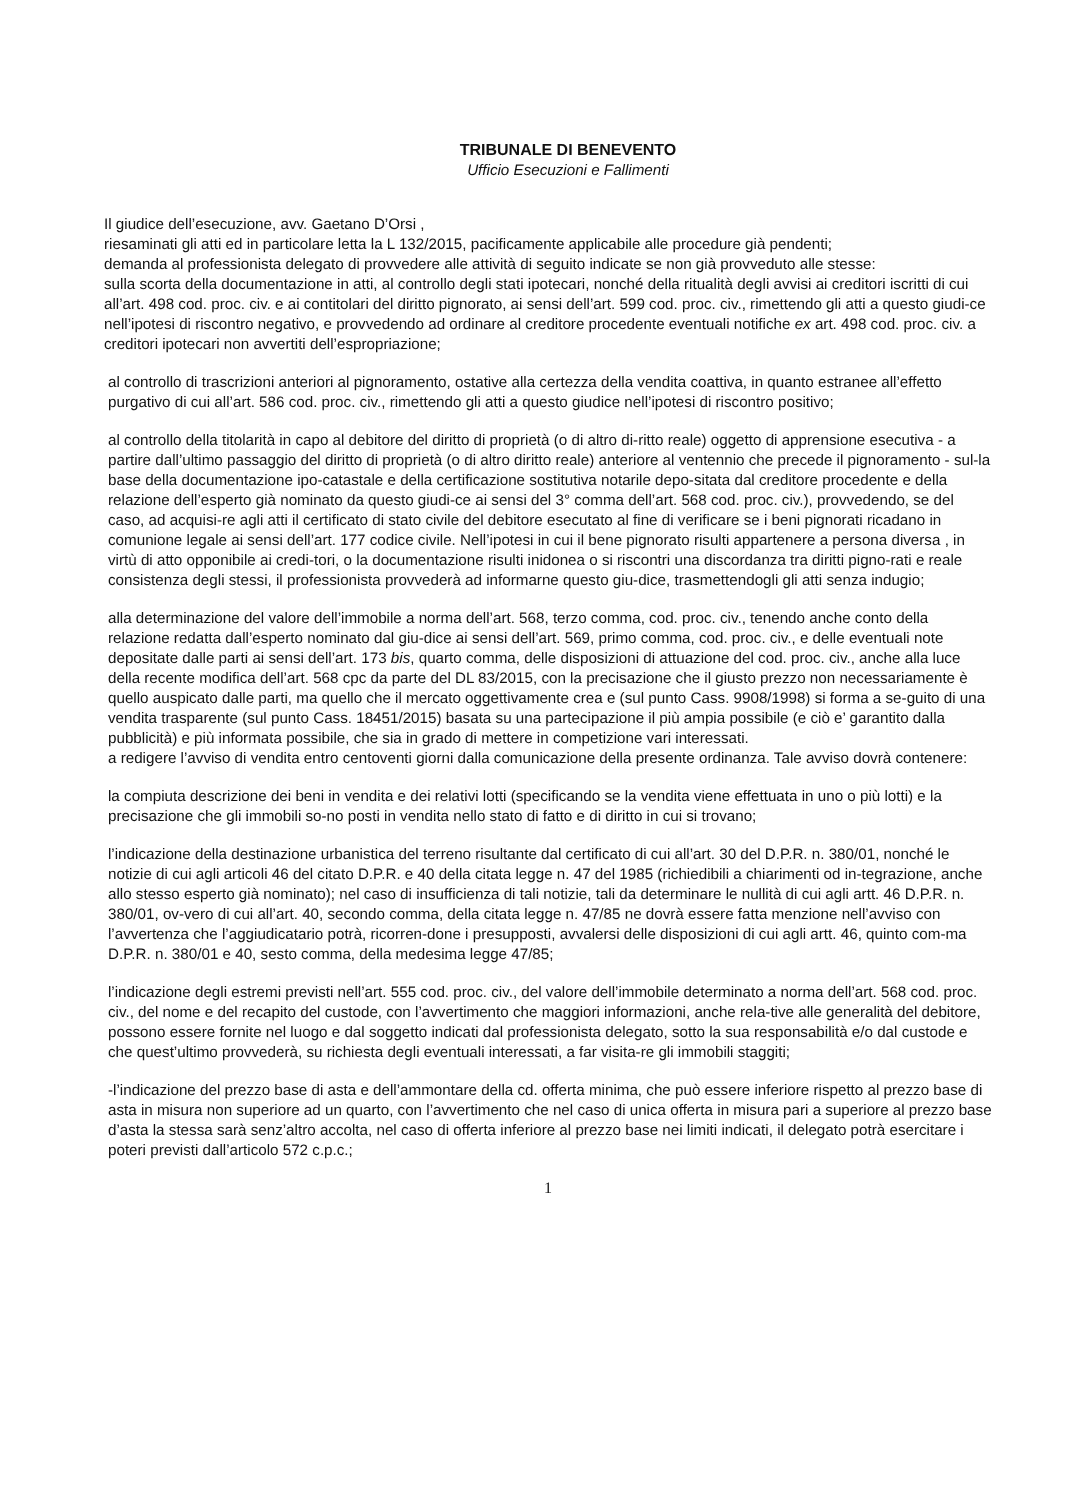TRIBUNALE DI BENEVENTO
Ufficio Esecuzioni e Fallimenti
Il giudice dell’esecuzione, avv. Gaetano D’Orsi ,
riesaminati gli atti ed in particolare letta la L 132/2015, pacificamente applicabile alle procedure già pendenti;
demanda al professionista delegato di provvedere alle attività di seguito indicate se non già provveduto alle stesse:
sulla scorta della documentazione in atti, al controllo degli stati ipotecari, nonché della ritualità degli avvisi ai creditori iscritti di cui all’art. 498 cod. proc. civ. e ai contitolari del diritto pignorato, ai sensi dell’art. 599 cod. proc. civ., rimettendo gli atti a questo giudi-ce nell’ipotesi di riscontro negativo, e provvedendo ad ordinare al creditore procedente eventuali notifiche ex art. 498 cod. proc. civ. a creditori ipotecari non avvertiti dell’espropriazione;
al controllo di trascrizioni anteriori al pignoramento, ostative alla certezza della vendita coattiva, in quanto estranee all’effetto purgativo di cui all’art. 586 cod. proc. civ., rimettendo gli atti a questo giudice nell’ipotesi di riscontro positivo;
al controllo della titolarità in capo al debitore del diritto di proprietà (o di altro di-ritto reale) oggetto di apprensione esecutiva - a partire dall’ultimo passaggio del diritto di proprietà (o di altro diritto reale) anteriore al ventennio che precede il pignoramento - sul-la base della documentazione ipo-catastale e della certificazione sostitutiva notarile depo-sitata dal creditore procedente e della relazione dell’esperto già nominato da questo giudi-ce ai sensi del 3° comma dell’art. 568 cod. proc. civ.), provvedendo, se del caso, ad acquisi-re agli atti il certificato di stato civile del debitore esecutato al fine di verificare se i beni pignorati ricadano in comunione legale ai sensi dell’art. 177 codice civile. Nell’ipotesi in cui il bene pignorato risulti appartenere a persona diversa , in virtù di atto opponibile ai credi-tori, o la documentazione risulti inidonea o si riscontri una discordanza tra diritti pigno-rati e reale consistenza degli stessi, il professionista provvederà ad informarne questo giu-dice, trasmettendogli gli atti senza indugio;
alla determinazione del valore dell’immobile a norma dell’art. 568, terzo comma, cod. proc. civ., tenendo anche conto della relazione redatta dall’esperto nominato dal giu-dice ai sensi dell’art. 569, primo comma, cod. proc. civ., e delle eventuali note depositate dalle parti ai sensi dell’art. 173 bis, quarto comma, delle disposizioni di attuazione del cod. proc. civ., anche alla luce della recente modifica dell’art. 568 cpc da parte del DL 83/2015, con la precisazione che il giusto prezzo non necessariamente è quello auspicato dalle parti, ma quello che il mercato oggettivamente crea e (sul punto Cass. 9908/1998) si forma a se-guito di una vendita trasparente (sul punto Cass. 18451/2015) basata su una partecipazione il più ampia possibile (e ciò e’ garantito dalla pubblicità) e più informata possibile, che sia in grado di mettere in competizione vari interessati.
a redigere l’avviso di vendita entro centoventi giorni dalla comunicazione della presente ordinanza. Tale avviso dovrà contenere:
la compiuta descrizione dei beni in vendita e dei relativi lotti (specificando se la vendita viene effettuata in uno o più lotti) e la precisazione che gli immobili so-no posti in vendita nello stato di fatto e di diritto in cui si trovano;
l’indicazione della destinazione urbanistica del terreno risultante dal certificato di cui all’art. 30 del D.P.R. n. 380/01, nonché le notizie di cui agli articoli 46 del citato D.P.R. e 40 della citata legge n. 47 del 1985 (richiedibili a chiarimenti od in-tegrazione, anche allo stesso esperto già nominato); nel caso di insufficienza di tali notizie, tali da determinare le nullità di cui agli artt. 46 D.P.R. n. 380/01, ov-vero di cui all’art. 40, secondo comma, della citata legge n. 47/85 ne dovrà essere fatta menzione nell’avviso con l’avvertenza che l’aggiudicatario potrà, ricorren-done i presupposti, avvalersi delle disposizioni di cui agli artt. 46, quinto com-ma D.P.R. n. 380/01 e 40, sesto comma, della medesima legge 47/85;
l’indicazione degli estremi previsti nell’art. 555 cod. proc. civ., del valore dell’immobile determinato a norma dell’art. 568 cod. proc. civ., del nome e del recapito del custode, con l’avvertimento che maggiori informazioni, anche rela-tive alle generalità del debitore, possono essere fornite nel luogo e dal soggetto indicati dal professionista delegato, sotto la sua responsabilità e/o dal custode e che quest’ultimo provvederà, su richiesta degli eventuali interessati, a far visita-re gli immobili staggiti;
-l’indicazione del prezzo base di asta e dell’ammontare della cd. offerta minima, che può essere inferiore rispetto al prezzo base di asta in misura non superiore ad un quarto, con l’avvertimento che nel caso di unica offerta in misura pari a superiore al prezzo base d’asta la stessa sarà senz’altro accolta, nel caso di offerta inferiore al prezzo base nei limiti indicati, il delegato potrà esercitare i poteri previsti dall’articolo 572 c.p.c.;
1